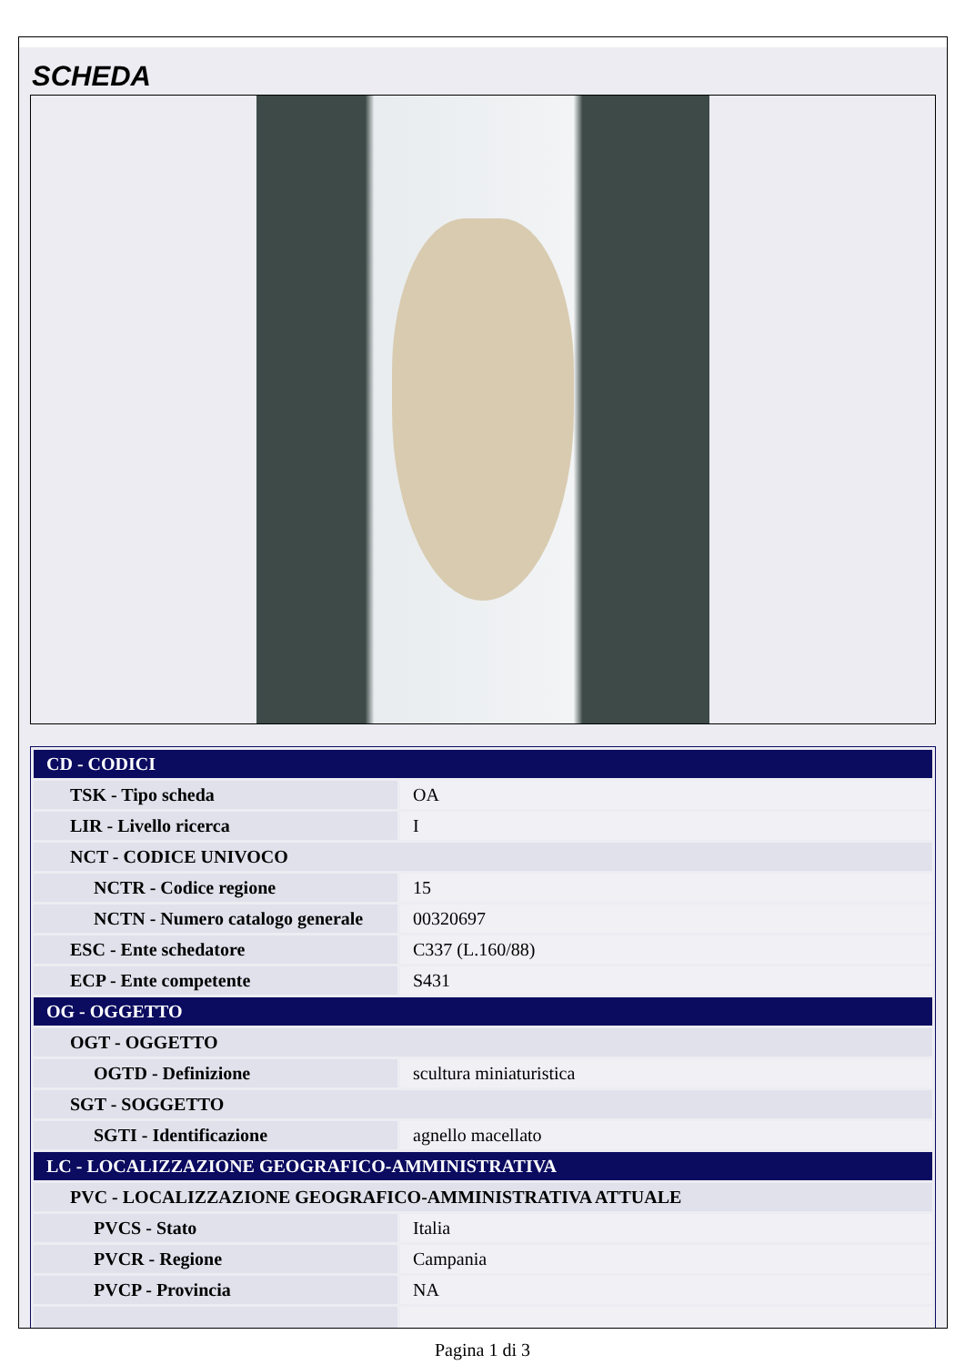SCHEDA
| CD - CODICI | |
| TSK - Tipo scheda | OA |
| LIR - Livello ricerca | I |
| NCT - CODICE UNIVOCO | |
| NCTR - Codice regione | 15 |
| NCTN - Numero catalogo generale | 00320697 |
| ESC - Ente schedatore | C337 (L.160/88) |
| ECP - Ente competente | S431 |
| OG - OGGETTO | |
| OGT - OGGETTO | |
| OGTD - Definizione | scultura miniaturistica |
| SGT - SOGGETTO | |
| SGTI - Identificazione | agnello macellato |
| LC - LOCALIZZAZIONE GEOGRAFICO-AMMINISTRATIVA | |
| PVC - LOCALIZZAZIONE GEOGRAFICO-AMMINISTRATIVA ATTUALE | |
| PVCS - Stato | Italia |
| PVCR - Regione | Campania |
| PVCP - Provincia | NA |
Pagina 1 di 3